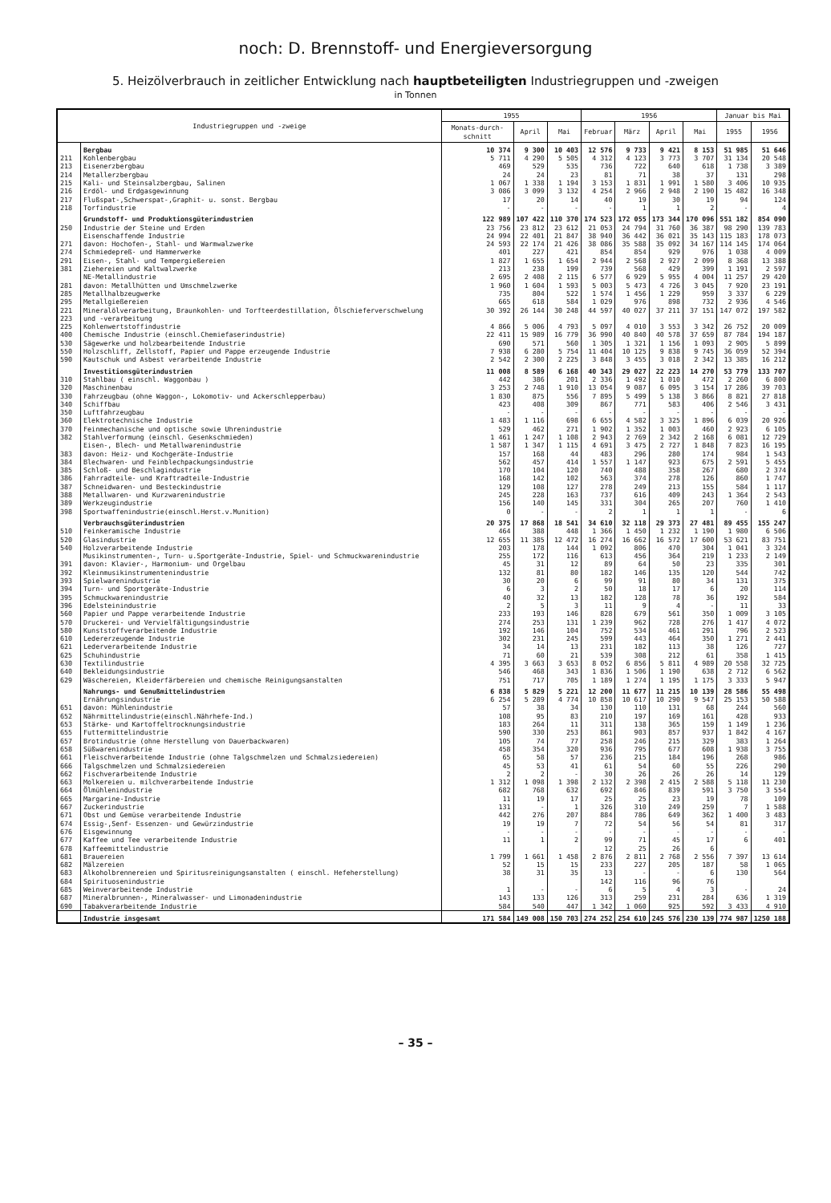noch: D. Brennstoff- und Energieversorgung
5. Heizölverbrauch in zeitlicher Entwicklung nach hauptbeteiligten Industriegruppen und -zweigen
in Tonnen
| Industriegruppen und -zweige | | 1955 | | | 1956 | | | | Januar bis Mai | |
| --- | --- | --- | --- | --- | --- | --- | --- | --- | --- | --- |
| | | Monats-durch-schnitt | April | Mai | Februar | März | April | Mai | 1955 | 1956 |
| | Bergbau | 10 374 | 9 300 | 10 403 | 12 576 | 9 733 | 9 421 | 8 153 | 51 985 | 51 646 |
| 211 | Kohlenbergbau | 5 711 | 4 290 | 5 505 | 4 312 | 4 123 | 3 773 | 3 707 | 31 134 | 20 548 |
| 213 | Eisenerzbergbau | 469 | 529 | 535 | 736 | 722 | 640 | 618 | 1 738 | 3 389 |
| 214 | Metallerzbergbau | 24 | 24 | 23 | 81 | 71 | 38 | 37 | 131 | 298 |
| 215 | Kali- und Steinsalzbergbau, Salinen | 1 067 | 1 338 | 1 194 | 3 153 | 1 831 | 1 991 | 1 580 | 3 406 | 10 935 |
| 216 | Erdöl- und Erdgasgewinnung | 3 086 | 3 099 | 3 132 | 4 254 | 2 966 | 2 948 | 2 190 | 15 482 | 16 348 |
| 217 | Flußspat-,Schwerspat-,Graphit- u. sonst. Bergbau | 17 | 20 | 14 | 40 | 19 | 30 | 19 | 94 | 124 |
| 218 | Torfindustrie | - | - | - | - | 1 | 1 | 2 | - | 4 |
| | Grundstoff- und Produktionsgüterindustrien | 122 989 | 107 422 | 110 370 | 174 523 | 172 055 | 173 344 | 170 096 | 551 182 | 854 090 |
| 250 | Industrie der Steine und Erden | 23 756 | 23 812 | 23 612 | 21 053 | 24 794 | 31 760 | 36 387 | 98 290 | 139 783 |
| | Eisenschaffende Industrie | 24 994 | 22 401 | 21 847 | 38 940 | 36 442 | 36 021 | 35 143 | 115 183 | 178 073 |
| 271 | davon: Hochofen-, Stahl- und Warmwalzwerke | 24 593 | 22 174 | 21 426 | 38 086 | 35 588 | 35 092 | 34 167 | 114 145 | 174 064 |
| 274 | Schmiedepreß- und Hammerwerke | 401 | 227 | 421 | 854 | 854 | 929 | 976 | 1 038 | 4 009 |
| 291 | Eisen-, Stahl- und Tempergießereien | 1 827 | 1 655 | 1 654 | 2 944 | 2 568 | 2 927 | 2 099 | 8 368 | 13 388 |
| 381 | Ziehereien und Kaltwalzwerke | 213 | 238 | 199 | 739 | 568 | 429 | 399 | 1 191 | 2 597 |
| | NE-Metallindustrie | 2 695 | 2 408 | 2 115 | 6 577 | 6 929 | 5 955 | 4 004 | 11 257 | 29 420 |
| 281 | davon: Metallhütten und Umschmelzwerke | 1 960 | 1 604 | 1 593 | 5 003 | 5 473 | 4 726 | 3 045 | 7 920 | 23 191 |
| 285 | Metallhalbzeugwerke | 735 | 804 | 522 | 1 574 | 1 456 | 1 229 | 959 | 3 337 | 6 229 |
| 295 | Metallgießereien | 665 | 618 | 584 | 1 029 | 976 | 898 | 732 | 2 936 | 4 546 |
| 221 223 | Mineralölverarbeitung, Braunkohlen- und Torfteerdestillation, Ölschieferverschwelung und -verarbeitung | 30 392 | 26 144 | 30 248 | 44 597 | 40 027 | 37 211 | 37 151 | 147 072 | 197 582 |
| 225 | Kohlenwertstoffindustrie | 4 866 | 5 006 | 4 793 | 5 097 | 4 010 | 3 553 | 3 342 | 26 752 | 20 009 |
| 400 | Chemische Industrie (einschl.Chemiefaserindustrie) | 22 411 | 15 989 | 16 779 | 36 990 | 40 840 | 40 578 | 37 659 | 87 784 | 194 187 |
| 530 | Sägewerke und holzbearbeitende Industrie | 690 | 571 | 560 | 1 305 | 1 321 | 1 156 | 1 093 | 2 905 | 5 899 |
| 550 | Holzschliff, Zellstoff, Papier und Pappe erzeugende Industrie | 7 938 | 6 280 | 5 754 | 11 404 | 10 125 | 9 838 | 9 745 | 36 059 | 52 394 |
| 590 | Kautschuk und Asbest verarbeitende Industrie | 2 542 | 2 300 | 2 225 | 3 848 | 3 455 | 3 018 | 2 342 | 13 385 | 16 212 |
| | Investitionsgüterindustrien | 11 008 | 8 589 | 6 168 | 40 343 | 29 027 | 22 223 | 14 270 | 53 779 | 133 707 |
| 310 | Stahlbau ( einschl. Waggonbau ) | 442 | 386 | 201 | 2 336 | 1 492 | 1 010 | 472 | 2 260 | 6 800 |
| 320 | Maschinenbau | 3 253 | 2 748 | 1 910 | 13 054 | 9 087 | 6 095 | 3 154 | 17 286 | 39 703 |
| 330 | Fahrzeugbau (ohne Waggon-, Lokomotiv- und Ackerschlepperbau) | 1 830 | 875 | 556 | 7 895 | 5 499 | 5 138 | 3 866 | 8 821 | 27 818 |
| 340 | Schiffbau | 423 | 408 | 309 | 867 | 771 | 583 | 406 | 2 546 | 3 431 |
| 350 | Luftfahrzeugbau | - | - | - | - | - | - | - | - | - |
| 360 | Elektrotechnische Industrie | 1 483 | 1 116 | 698 | 6 655 | 4 582 | 3 325 | 1 896 | 6 039 | 20 926 |
| 370 | Feinmechanische und optische sowie Uhrenindustrie | 529 | 462 | 271 | 1 902 | 1 352 | 1 003 | 460 | 2 923 | 6 105 |
| 382 | Stahlverformung (einschl. Gesenkschmieden) | 1 461 | 1 247 | 1 108 | 2 943 | 2 769 | 2 342 | 2 168 | 6 081 | 12 729 |
| | Eisen-, Blech- und Metallwarenindustrie | 1 587 | 1 347 | 1 115 | 4 691 | 3 475 | 2 727 | 1 848 | 7 823 | 16 195 |
| 383 | davon: Heiz- und Kochgeräte-Industrie | 157 | 168 | 44 | 483 | 296 | 280 | 174 | 984 | 1 543 |
| 384 | Blechwaren- und Feinblechpackungsindustrie | 562 | 457 | 414 | 1 557 | 1 147 | 923 | 675 | 2 591 | 5 455 |
| 385 | Schloß- und Beschlagindustrie | 170 | 104 | 120 | 740 | 488 | 358 | 267 | 680 | 2 374 |
| 386 | Fahrradteile- und Kraftradteile-Industrie | 168 | 142 | 102 | 563 | 374 | 278 | 126 | 860 | 1 747 |
| 387 | Schneidwaren- und Besteckindustrie | 129 | 108 | 127 | 278 | 249 | 213 | 155 | 584 | 1 117 |
| 388 | Metallwaren- und Kurzwarenindustrie | 245 | 228 | 163 | 737 | 616 | 409 | 243 | 1 364 | 2 543 |
| 389 | Werkzeugindustrie | 156 | 140 | 145 | 331 | 304 | 265 | 207 | 760 | 1 410 |
| 398 | Sportwaffenindustrie(einschl.Herst.v.Munition) | 0 | - | - | 2 | 1 | 1 | 1 | - | 6 |
| | Verbrauchsgüterindustrien | 20 375 | 17 868 | 18 541 | 34 610 | 32 118 | 29 373 | 27 481 | 89 455 | 155 247 |
| 510 | Feinkeramische Industrie | 464 | 388 | 448 | 1 366 | 1 450 | 1 232 | 1 190 | 1 980 | 6 506 |
| 520 | Glasindustrie | 12 655 | 11 385 | 12 472 | 16 274 | 16 662 | 16 572 | 17 600 | 53 621 | 83 751 |
| 540 | Holzverarbeitende Industrie | 203 | 178 | 144 | 1 092 | 806 | 470 | 304 | 1 041 | 3 324 |
| | Musikinstrumenten-, Turn- u.Sportgeräte-Industrie, Spiel- und Schmuckwarenindustrie | 255 | 172 | 116 | 613 | 456 | 364 | 219 | 1 233 | 2 149 |
| 391 | davon: Klavier-, Harmonium- und Orgelbau | 45 | 31 | 12 | 89 | 64 | 50 | 23 | 335 | 301 |
| 392 | Kleinmusikinstrumentenindustrie | 132 | 81 | 80 | 182 | 146 | 135 | 120 | 544 | 742 |
| 393 | Spielwarenindustrie | 30 | 20 | 6 | 99 | 91 | 80 | 34 | 131 | 375 |
| 394 | Turn- und Sportgeräte-Industrie | 6 | 3 | 2 | 50 | 18 | 17 | 6 | 20 | 114 |
| 395 | Schmuckwarenindustrie | 40 | 32 | 13 | 182 | 128 | 78 | 36 | 192 | 584 |
| 396 | Edelsteinindustrie | 2 | 5 | 3 | 11 | 9 | 4 | - | 11 | 33 |
| 560 | Papier und Pappe verarbeitende Industrie | 233 | 193 | 146 | 828 | 679 | 561 | 350 | 1 009 | 3 105 |
| 570 | Druckerei- und Vervielfältigungsindustrie | 274 | 253 | 131 | 1 239 | 962 | 728 | 276 | 1 417 | 4 072 |
| 580 | Kunststoffverarbeitende Industrie | 192 | 146 | 104 | 752 | 534 | 461 | 291 | 796 | 2 523 |
| 610 | Ledererzeugende Industrie | 302 | 231 | 245 | 599 | 443 | 464 | 350 | 1 271 | 2 441 |
| 621 | Lederverarbeitende Industrie | 34 | 14 | 13 | 231 | 182 | 113 | 38 | 126 | 727 |
| 625 | Schuhindustrie | 71 | 60 | 21 | 539 | 308 | 212 | 61 | 358 | 1 415 |
| 630 | Textilindustrie | 4 395 | 3 663 | 3 653 | 8 052 | 6 856 | 5 811 | 4 989 | 20 558 | 32 725 |
| 640 | Bekleidungsindustrie | 546 | 468 | 343 | 1 836 | 1 506 | 1 190 | 638 | 2 712 | 6 562 |
| 629 | Wäschereien, Kleiderfärbereien und chemische Reinigungsanstalten | 751 | 717 | 705 | 1 189 | 1 274 | 1 195 | 1 175 | 3 333 | 5 947 |
| | Nahrungs- und Genußmittelindustrien | 6 838 | 5 829 | 5 221 | 12 200 | 11 677 | 11 215 | 10 139 | 28 586 | 55 498 |
| | Ernährungsindustrie | 6 254 | 5 289 | 4 774 | 10 858 | 10 617 | 10 290 | 9 547 | 25 153 | 50 588 |
| 651 | davon: Mühlenindustrie | 57 | 38 | 34 | 130 | 110 | 131 | 68 | 244 | 560 |
| 652 | Nährmittelindustrie(einschl.Nährhefe-Ind.) | 108 | 95 | 83 | 210 | 197 | 169 | 161 | 428 | 933 |
| 653 | Stärke- und Kartoffeltrocknungsindustrie | 183 | 264 | 11 | 311 | 138 | 365 | 159 | 1 149 | 1 236 |
| 655 | Futtermittelindustrie | 590 | 330 | 253 | 861 | 903 | 857 | 937 | 1 842 | 4 167 |
| 657 | Brotindustrie (ohne Herstellung von Dauerbackwaren) | 105 | 74 | 77 | 258 | 246 | 215 | 329 | 383 | 1 264 |
| 658 | Süßwarenindustrie | 458 | 354 | 320 | 936 | 795 | 677 | 608 | 1 938 | 3 755 |
| 661 | Fleischverarbeitende Industrie (ohne Talgschmelzen und Schmalzsiedereien) | 65 | 58 | 57 | 236 | 215 | 184 | 196 | 268 | 986 |
| 666 | Talgschmelzen und Schmalzsiedereien | 45 | 53 | 41 | 61 | 54 | 60 | 55 | 226 | 290 |
| 662 | Fischverarbeitende Industrie | 2 | 2 | - | 30 | 26 | 26 | 26 | 14 | 129 |
| 663 | Molkereien u. milchverarbeitende Industrie | 1 312 | 1 098 | 1 398 | 2 132 | 2 398 | 2 415 | 2 588 | 5 118 | 11 230 |
| 664 | Ölmühlenindustrie | 682 | 768 | 632 | 692 | 846 | 839 | 591 | 3 750 | 3 554 |
| 665 | Margarine-Industrie | 11 | 19 | 17 | 25 | 25 | 23 | 19 | 78 | 109 |
| 667 | Zuckerindustrie | 131 | - | 1 | 326 | 310 | 249 | 259 | 7 | 1 588 |
| 671 | Obst und Gemüse verarbeitende Industrie | 442 | 276 | 207 | 884 | 786 | 649 | 362 | 1 400 | 3 483 |
| 674 | Essig-,Senf- Essenzen- und Gewürzindustrie | 19 | 19 | 7 | 72 | 54 | 56 | 54 | 81 | 317 |
| 676 | Eisgewinnung | - | - | - | - | - | - | - | - | - |
| 677 | Kaffee und Tee verarbeitende Industrie | 11 | 1 | 2 | 99 | 71 | 45 | 17 | 6 | 401 |
| 678 | Kaffeemittelindustrie | | | | 12 | 25 | 26 | 6 | | |
| 681 | Brauereien | 1 799 | 1 661 | 1 458 | 2 876 | 2 811 | 2 768 | 2 556 | 7 397 | 13 614 |
| 682 | Mälzereien | 52 | 15 | 15 | 233 | 227 | 205 | 187 | 58 | 1 065 |
| 683 | Alkoholbrennereien und Spiritusreinigungsanstalten ( einschl. Hefeherstellung) | 38 | 31 | 35 | 13 | - | - | 6 | 130 | 564 |
| 684 | Spirituosenindustrie | | | | 142 | 116 | 96 | 76 | | |
| 685 | Weinverarbeitende Industrie | 1 | - | - | 6 | 5 | 4 | 3 | - | 24 |
| 687 | Mineralbrunnen-, Mineralwasser- und Limonadenindustrie | 143 | 133 | 126 | 313 | 259 | 231 | 284 | 636 | 1 319 |
| 690 | Tabakverarbeitende Industrie | 584 | 540 | 447 | 1 342 | 1 060 | 925 | 592 | 3 433 | 4 910 |
| | Industrie insgesamt | 171 584 | 149 008 | 150 703 | 274 252 | 254 610 | 245 576 | 230 139 | 774 987 | 1250 188 |
– 35 –